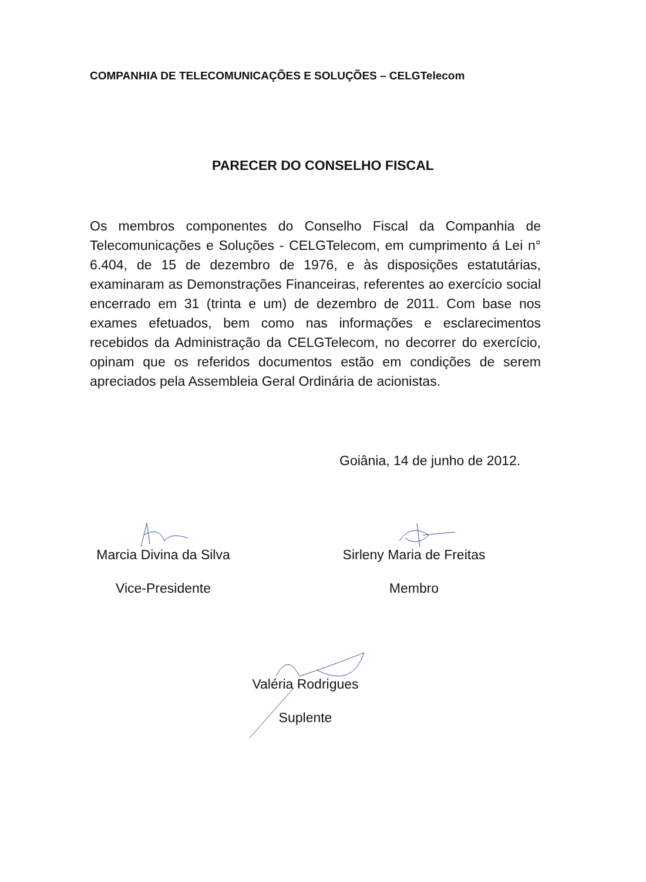COMPANHIA DE TELECOMUNICAÇÕES E SOLUÇÕES – CELGTelecom
PARECER DO CONSELHO FISCAL
Os membros componentes do Conselho Fiscal da Companhia de Telecomunicações e Soluções - CELGTelecom, em cumprimento á Lei n° 6.404, de 15 de dezembro de 1976, e às disposições estatutárias, examinaram as Demonstrações Financeiras, referentes ao exercício social encerrado em 31 (trinta e um) de dezembro de 2011. Com base nos exames efetuados, bem como nas informações e esclarecimentos recebidos da Administração da CELGTelecom, no decorrer do exercício, opinam que os referidos documentos estão em condições de serem apreciados pela Assembleia Geral Ordinária de acionistas.
Goiânia, 14 de junho de 2012.
Marcia Divina da Silva
Vice-Presidente
Sirleny Maria de Freitas
Membro
Valéria Rodrigues
Suplente